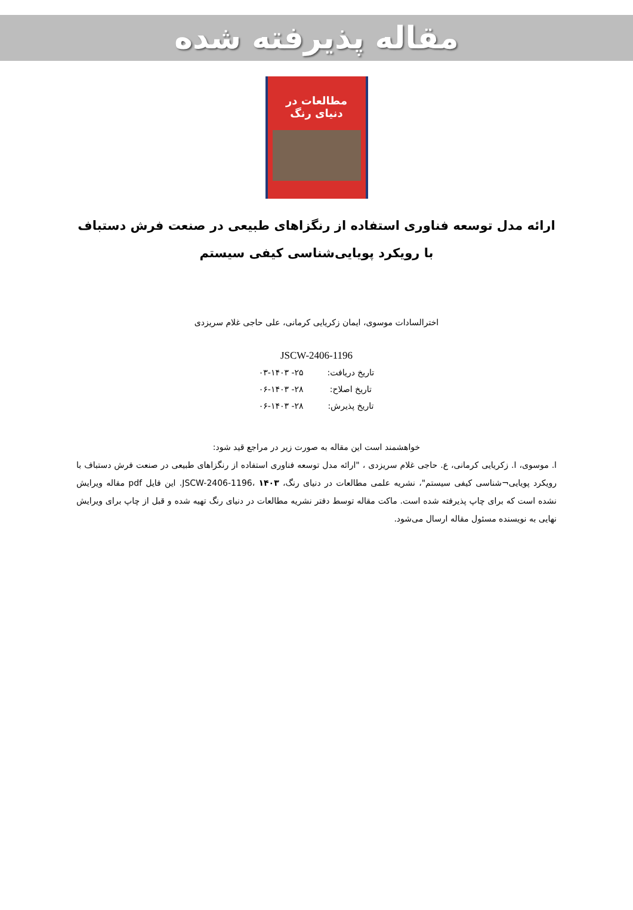مقاله پذیرفته شده
مطالعات در
دنیای رنگ
ارائه مدل توسعه فناوری استفاده از رنگزاهای طبیعی در صنعت فرش دستباف با رویکرد پویایی‌شناسی کیفی سیستم
اخترالسادات موسوی، ایمان زکریایی کرمانی، علی حاجی غلام سریزدی
JSCW-2406-1196
| تاریخ دریافت: | ۲۵- ۰۳-۱۴۰۳ |
| تاریخ اصلاح: | ۲۸- ۰۶-۱۴۰۳ |
| تاریخ پذیرش: | ۲۸- ۰۶-۱۴۰۳ |
خواهشمند است این مقاله به صورت زیر در مراجع قید شود:
ا. موسوی، ا. زکریایی کرمانی، ع. حاجی غلام سریزدی ، "ارائه مدل توسعه فناوری استفاده از رنگزاهای طبیعی در صنعت فرش دستباف با رویکرد پویایی¬شناسی کیفی سیستم"، نشریه علمی مطالعات در دنیای رنگ، JSCW-2406-1196، ۱۴۰۳. این فایل pdf مقاله ویرایش نشده است که برای چاپ پذیرفته شده است. ماکت مقاله توسط دفتر نشریه مطالعات در دنیای رنگ تهیه شده و قبل از چاپ برای ویرایش نهایی به نویسنده مسئول مقاله ارسال می‌شود.